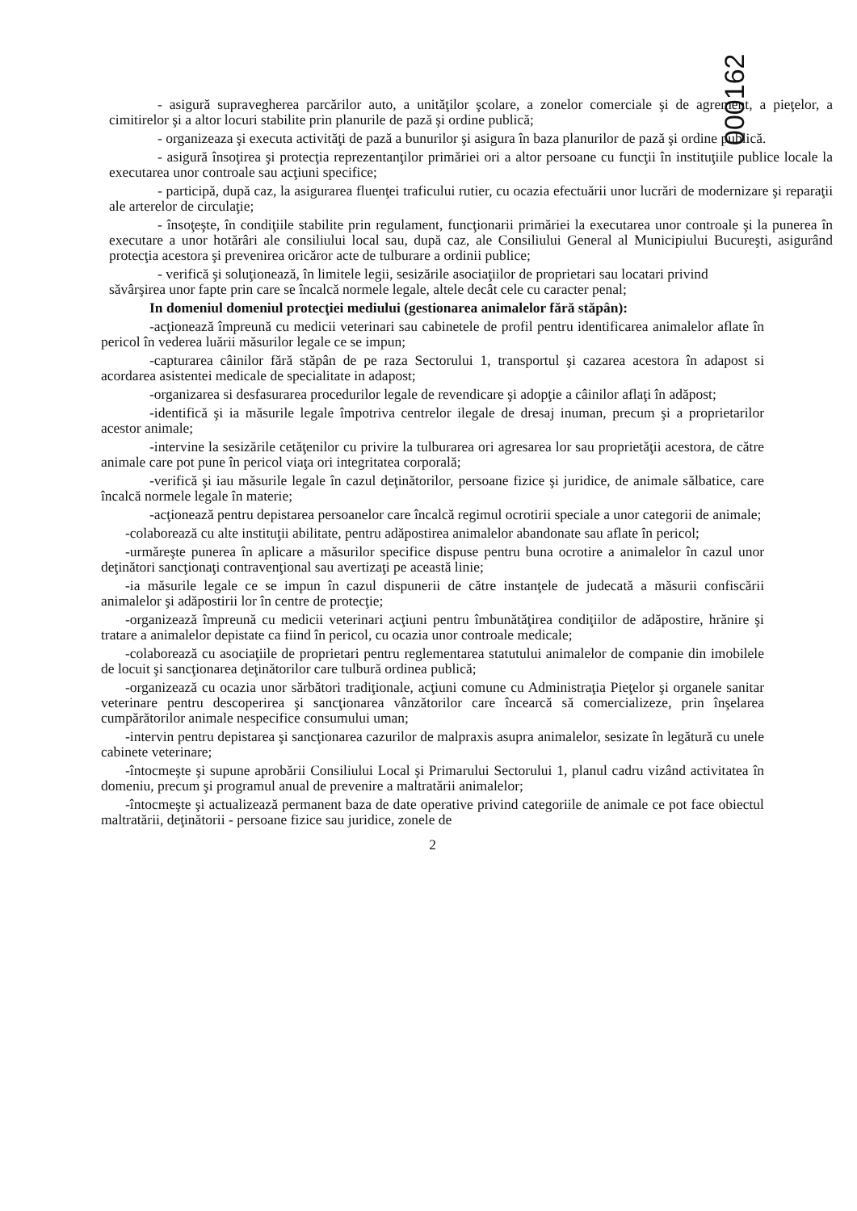000162
- asigură supravegherea parcărilor auto, a unităţilor şcolare, a zonelor comerciale şi de agrement, a pieţelor, a cimitirelor şi a altor locuri stabilite prin planurile de pază şi ordine publică;
- organizeaza şi executa activităţi de pază a bunurilor şi asigura în baza planurilor de pază şi ordine publică.
- asigură însoţirea şi protecţia reprezentanţilor primăriei ori a altor persoane cu funcţii în instituţiile publice locale la executarea unor controale sau acţiuni specifice;
- participă, după caz, la asigurarea fluenţei traficului rutier, cu ocazia efectuării unor lucrări de modernizare şi reparaţii ale arterelor de circulaţie;
- însoţeşte, în condiţiile stabilite prin regulament, funcţionarii primăriei la executarea unor controale şi la punerea în executare a unor hotărâri ale consiliului local sau, după caz, ale Consiliului General al Municipiului Bucureşti, asigurând protecţia acestora şi prevenirea oricăror acte de tulburare a ordinii publice;
- verifică şi soluţionează, în limitele legii, sesizările asociaţiilor de proprietari sau locatari privind
săvârşirea unor fapte prin care se încalcă normele legale, altele decât cele cu caracter penal;
In domeniul domeniul protecţiei mediului (gestionarea animalelor fără stăpân):
-acţionează împreună cu medicii veterinari sau cabinetele de profil pentru identificarea animalelor aflate în pericol în vederea luării măsurilor legale ce se impun;
-capturarea câinilor fără stăpân de pe raza Sectorului 1, transportul şi cazarea acestora în adapost si acordarea asistentei medicale de specialitate in adapost;
-organizarea si desfasurarea procedurilor legale de revendicare şi adopţie a câinilor aflaţi în adăpost;
-identifică şi ia măsurile legale împotriva centrelor ilegale de dresaj inuman, precum şi a proprietarilor acestor animale;
-intervine la sesizările cetăţenilor cu privire la tulburarea ori agresarea lor sau proprietăţii acestora, de către animale care pot pune în pericol viaţa ori integritatea corporală;
-verifică şi iau măsurile legale în cazul deţinătorilor, persoane fizice şi juridice, de animale sălbatice, care încalcă normele legale în materie;
-acţionează pentru depistarea persoanelor care încalcă regimul ocrotirii speciale a unor categorii de animale;
-colaborează cu alte instituţii abilitate, pentru adăpostirea animalelor abandonate sau aflate în pericol;
-urmăreşte punerea în aplicare a măsurilor specifice dispuse pentru buna ocrotire a animalelor în cazul unor deţinători sancţionaţi contravenţional sau avertizaţi pe această linie;
-ia măsurile legale ce se impun în cazul dispunerii de către instanţele de judecată a măsurii confiscării animalelor şi adăpostirii lor în centre de protecţie;
-organizează împreună cu medicii veterinari acţiuni pentru îmbunătăţirea condiţiilor de adăpostire, hrănire şi tratare a animalelor depistate ca fiind în pericol, cu ocazia unor controale medicale;
-colaborează cu asociaţiile de proprietari pentru reglementarea statutului animalelor de companie din imobilele de locuit şi sancţionarea deţinătorilor care tulbură ordinea publică;
-organizează cu ocazia unor sărbători tradiţionale, acţiuni comune cu Administraţia Pieţelor şi organele sanitar veterinare pentru descoperirea şi sancţionarea vânzătorilor care încearcă să comercializeze, prin înşelarea cumpărătorilor animale nespecifice consumului uman;
-intervin pentru depistarea şi sancţionarea cazurilor de malpraxis asupra animalelor, sesizate în legătură cu unele cabinete veterinare;
-întocmeşte şi supune aprobării Consiliului Local şi Primarului Sectorului 1, planul cadru vizând activitatea în domeniu, precum şi programul anual de prevenire a maltratării animalelor;
-întocmeşte şi actualizează permanent baza de date operative privind categoriile de animale ce pot face obiectul maltratării, deţinătorii - persoane fizice sau juridice, zonele de
2